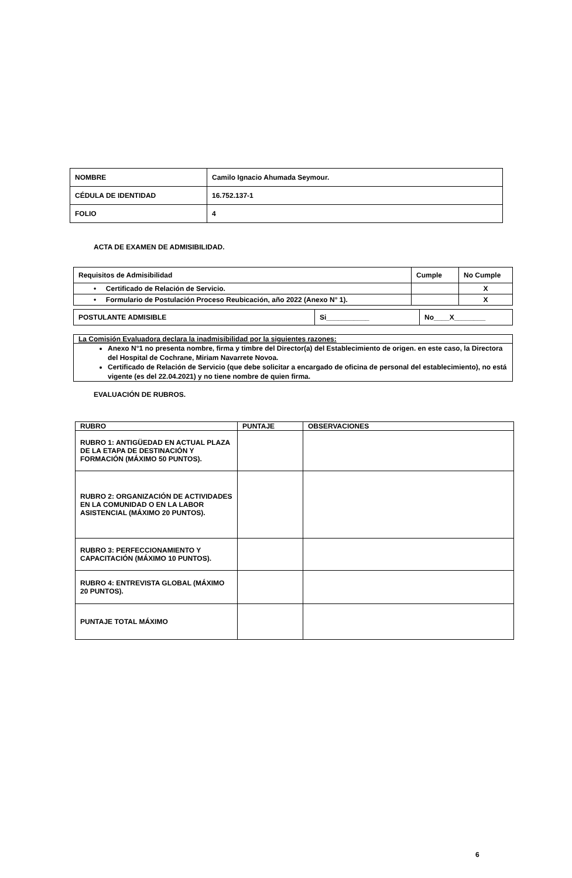| NOMBRE | Camilo Ignacio Ahumada Seymour. |
| CÉDULA DE IDENTIDAD | 16.752.137-1 |
| FOLIO | 4 |
ACTA DE EXAMEN DE ADMISIBILIDAD.
| Requisitos de Admisibilidad | Cumple | No Cumple |
| --- | --- | --- |
| • Certificado de Relación de Servicio. | | X |
| • Formulario de Postulación Proceso Reubicación, año 2022 (Anexo N° 1). | | X |
| POSTULANTE ADMISIBLE | Si___________ | No____X________ |
| La Comisión Evaluadora declara la inadmisibilidad por la siguientes razones: |
| Anexo N°1 no presenta nombre, firma y timbre del Director(a) del Establecimiento de origen. en este caso, la Directora del Hospital de Cochrane, Miriam Navarrete Novoa. Certificado de Relación de Servicio (que debe solicitar a encargado de oficina de personal del establecimiento), no está vigente (es del 22.04.2021) y no tiene nombre de quien firma. |
EVALUACIÓN DE RUBROS.
| RUBRO | PUNTAJE | OBSERVACIONES |
| --- | --- | --- |
| RUBRO 1: ANTIGÜEDAD EN ACTUAL PLAZA DE LA ETAPA DE DESTINACIÓN Y FORMACIÓN (MÁXIMO 50 PUNTOS). | | |
| RUBRO 2: ORGANIZACIÓN DE ACTIVIDADES EN LA COMUNIDAD O EN LA LABOR ASISTENCIAL (MÁXIMO 20 PUNTOS). | | |
| RUBRO 3: PERFECCIONAMIENTO Y CAPACITACIÓN (MÁXIMO 10 PUNTOS). | | |
| RUBRO 4: ENTREVISTA GLOBAL (MÁXIMO 20 PUNTOS). | | |
| PUNTAJE TOTAL MÁXIMO | | |
6